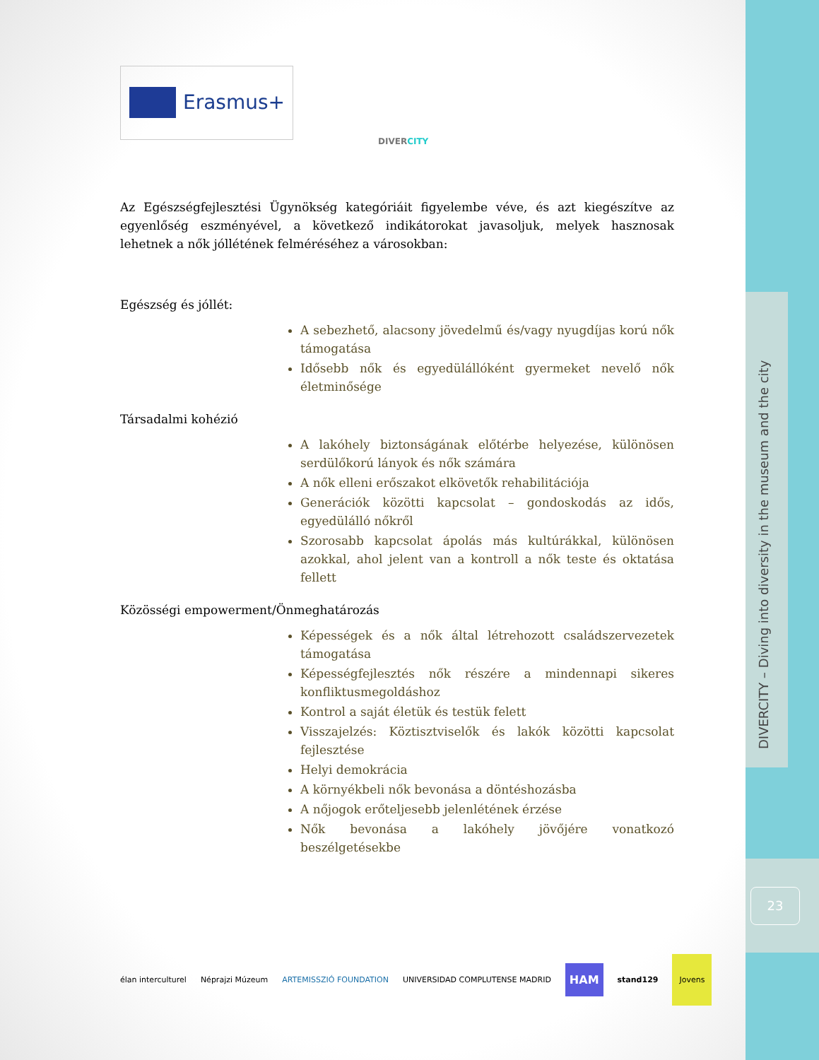DIVERCITY – Diving into diversity in the museum and the city
23
Erasmus+
DIVERCITY
Az Egészségfejlesztési Ügynökség kategóriáit figyelembe véve, és azt kiegészítve az egyenlőség eszményével, a következő indikátorokat javasoljuk, melyek hasznosak lehetnek a nők jóllétének felméréséhez a városokban:
Egészség és jóllét:
A sebezhető, alacsony jövedelmű és/vagy nyugdíjas korú nők támogatása
Idősebb nők és egyedülállóként gyermeket nevelő nők életminősége
Társadalmi kohézió
A lakóhely biztonságának előtérbe helyezése, különösen serdülőkorú lányok és nők számára
A nők elleni erőszakot elkövetők rehabilitációja
Generációk közötti kapcsolat – gondoskodás az idős, egyedülálló nőkről
Szorosabb kapcsolat ápolás más kultúrákkal, különösen azokkal, ahol jelent van a kontroll a nők teste és oktatása fellett
Közösségi empowerment/Önmeghatározás
Képességek és a nők által létrehozott családszervezetek támogatása
Képességfejlesztés nők részére a mindennapi sikeres konfliktusmegoldáshoz
Kontrol a saját életük és testük felett
Visszajelzés: Köztisztviselők és lakók közötti kapcsolat fejlesztése
Helyi demokrácia
A környékbeli nők bevonása a döntéshozásba
A nőjogok erőteljesebb jelenlétének érzése
Nők bevonása a lakóhely jövőjére vonatkozó beszélgetésekbe
élan interculturel Néprajzi Múzeum ARTEMISSZIÓ FOUNDATION UNIVERSIDAD COMPLUTENSE MADRID HAM stand129 Jovens